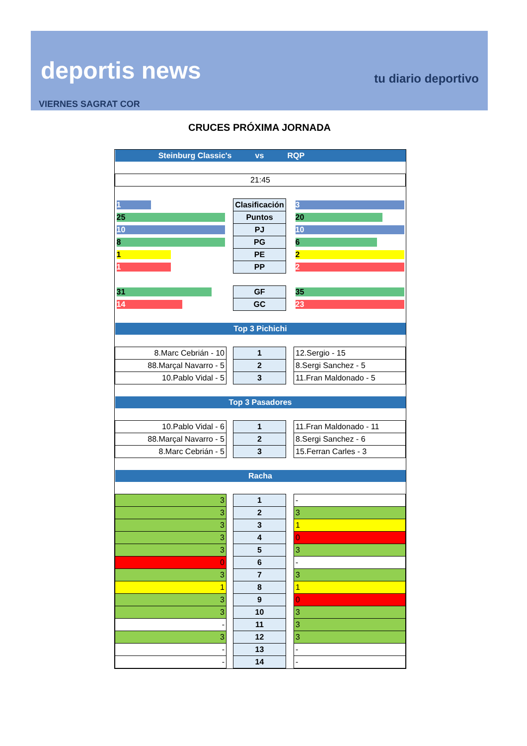deportis news tu diario deportivo
VIERNES SAGRAT COR
CRUCES PRÓXIMA JORNADA
| Steinburg Classic's | | vs | RQP | |
| 21:45 | | | | |
| 1 | | Clasificación | | 3 |
| 25 | | Puntos | | 20 |
| 10 | | PJ | | 10 |
| 8 | | PG | | 6 |
| 1 | | PE | | 2 |
| 1 | | PP | | 2 |
| 31 | | GF | | 35 |
| 14 | | GC | | 23 |
| Top 3 Pichichi | | | | |
| 8.Marc Cebrián - 10 | | 1 | | 12.Sergio - 15 |
| 88.Marçal Navarro - 5 | | 2 | | 8.Sergi Sanchez - 5 |
| 10.Pablo Vidal - 5 | | 3 | | 11.Fran Maldonado - 5 |
| Top 3 Pasadores | | | | |
| 10.Pablo Vidal - 6 | | 1 | | 11.Fran Maldonado - 11 |
| 88.Marçal Navarro - 5 | | 2 | | 8.Sergi Sanchez - 6 |
| 8.Marc Cebrián - 5 | | 3 | | 15.Ferran Carles - 3 |
| Racha | | | | |
| 3 | | 1 | | - |
| 3 | | 2 | | 3 |
| 3 | | 3 | | 1 |
| 3 | | 4 | | 0 |
| 3 | | 5 | | 3 |
| 0 | | 6 | | - |
| 3 | | 7 | | 3 |
| 1 | | 8 | | 1 |
| 3 | | 9 | | 0 |
| 3 | | 10 | | 3 |
| - | | 11 | | 3 |
| 3 | | 12 | | 3 |
| - | | 13 | | - |
| - | | 14 | | - |